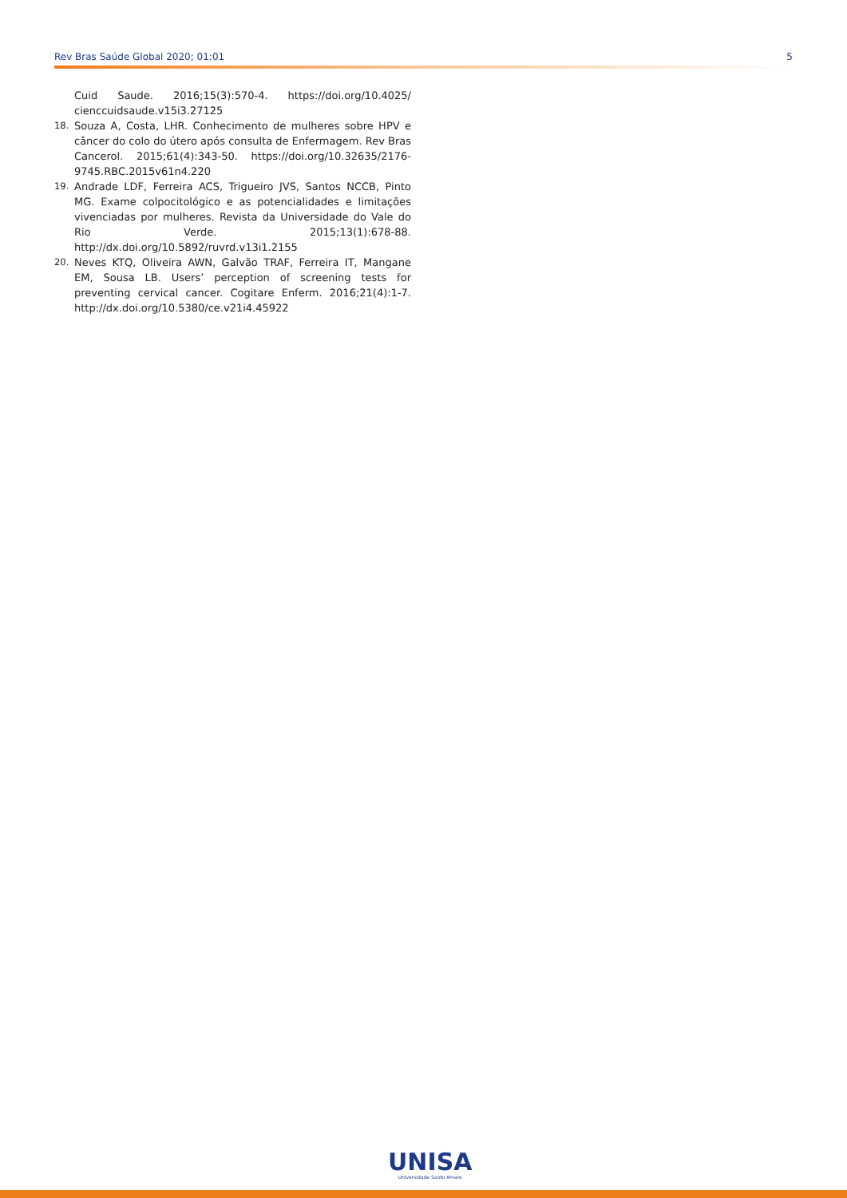Rev Bras Saúde Global 2020; 01:01 5
Cuid Saude. 2016;15(3):570-4. https://doi.org/10.4025/ cienccuidsaude.v15i3.27125
18. Souza A, Costa, LHR. Conhecimento de mulheres sobre HPV e câncer do colo do útero após consulta de Enfermagem. Rev Bras Cancerol. 2015;61(4):343-50. https://doi.org/10.32635/2176-9745.RBC.2015v61n4.220
19. Andrade LDF, Ferreira ACS, Trigueiro JVS, Santos NCCB, Pinto MG. Exame colpocitológico e as potencialidades e limitações vivenciadas por mulheres. Revista da Universidade do Vale do Rio Verde. 2015;13(1):678-88. http://dx.doi.org/10.5892/ruvrd.v13i1.2155
20. Neves KTQ, Oliveira AWN, Galvão TRAF, Ferreira IT, Mangane EM, Sousa LB. Users’ perception of screening tests for preventing cervical cancer. Cogitare Enferm. 2016;21(4):1-7. http://dx.doi.org/10.5380/ce.v21i4.45922
UNISA
Universidade Santo Amaro